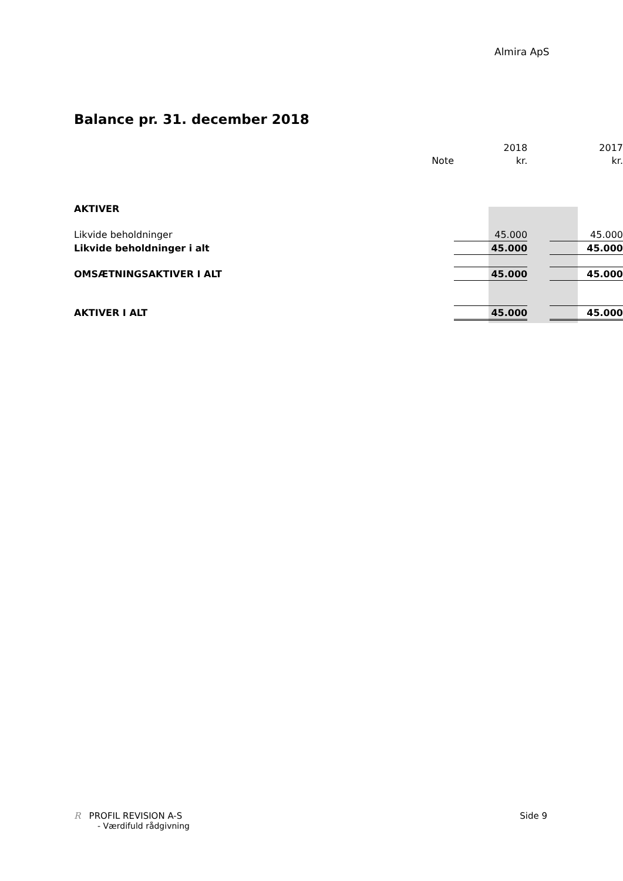Almira ApS
Balance pr. 31. december 2018
| | | 2018 | | 2017 |
| --- | --- | --- | --- | --- |
| | Note | kr. | | kr. |
| AKTIVER | | | | |
| Likvide beholdninger | | 45.000 | | 45.000 |
| Likvide beholdninger i alt | | 45.000 | | 45.000 |
| OMSÆTNINGSAKTIVER I ALT | | 45.000 | | 45.000 |
| AKTIVER I ALT | | 45.000 | | 45.000 |
R PROFIL REVISION A-S Side 9
- Værdifuld rådgivning